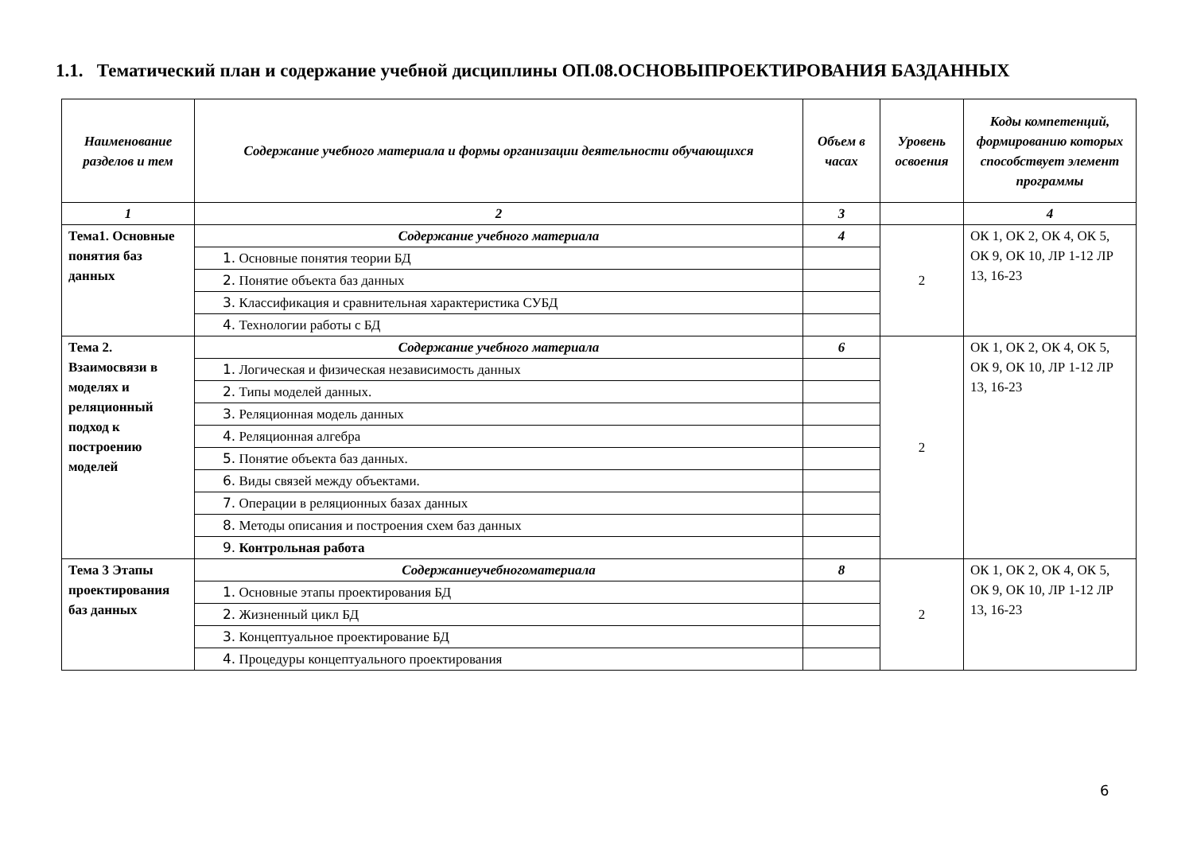1.1. Тематический план и содержание учебной дисциплины ОП.08.ОСНОВЫПРОЕКТИРОВАНИЯ БАЗДАННЫХ
| Наименование разделов и тем | Содержание учебного материала и формы организации деятельности обучающихся | Объем в часах | Уровень освоения | Коды компетенций, формированию которых способствует элемент программы |
| --- | --- | --- | --- | --- |
| 1 | 2 | 3 | | 4 |
| Тема1. Основные понятия баз данных | Содержание учебного материала | 4 | 2 | ОК 1, ОК 2, ОК 4, ОК 5, ОК 9, ОК 10, ЛР 1-12 ЛР 13, 16-23 |
| | 1. Основные понятия теории БД | | | |
| | 2. Понятие объекта баз данных | | | |
| | 3. Классификация и сравнительная характеристика СУБД | | | |
| | 4. Технологии работы с БД | | | |
| Тема 2. Взаимосвязи в моделях и реляционный подход к построению моделей | Содержание учебного материала | 6 | 2 | ОК 1, ОК 2, ОК 4, ОК 5, ОК 9, ОК 10, ЛР 1-12 ЛР 13, 16-23 |
| | 1. Логическая и физическая независимость данных | | | |
| | 2. Типы моделей данных. | | | |
| | 3. Реляционная модель данных | | | |
| | 4. Реляционная алгебра | | | |
| | 5. Понятие объекта баз данных. | | | |
| | 6. Виды связей между объектами. | | | |
| | 7. Операции в реляционных базах данных | | | |
| | 8. Методы описания и построения схем баз данных | | | |
| | 9. Контрольная работа | | | |
| Тема 3 Этапы проектирования баз данных | Содержаниеучебногоматериала | 8 | 2 | ОК 1, ОК 2, ОК 4, ОК 5, ОК 9, ОК 10, ЛР 1-12 ЛР 13, 16-23 |
| | 1. Основные этапы проектирования БД | | | |
| | 2. Жизненный цикл БД | | | |
| | 3. Концептуальное проектирование БД | | | |
| | 4. Процедуры концептуального проектирования | | | |
6